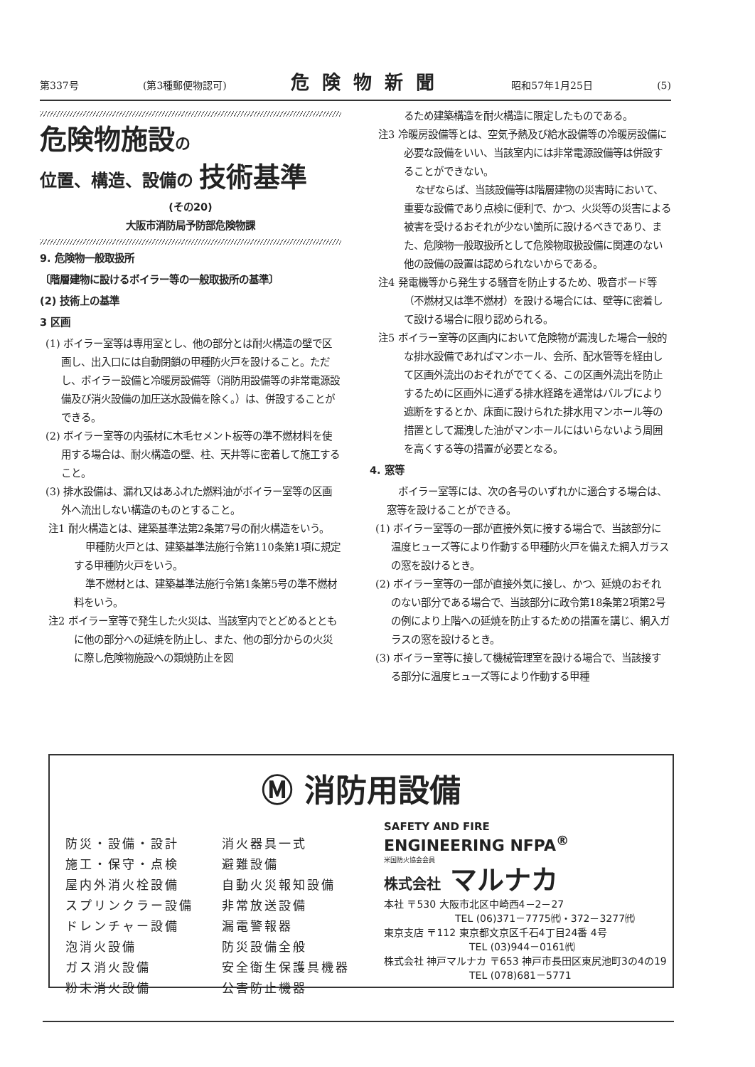第337号 (第3種郵便物認可) 危険物新聞 昭和57年1月25日 (5)
危険物施設の
位置、構造、設備の 技術基準
(その20)
大阪市消防局予防部危険物課
9. 危険物一般取扱所
〔階層建物に設けるボイラー等の一般取扱所の基準〕
(2) 技術上の基準
3 区画
(1) ボイラー室等は専用室とし、他の部分とは耐火構造の壁で区画し、出入口には自動閉鎖の甲種防火戸を設けること。ただし、ボイラー設備と冷暖房設備等（消防用設備等の非常電源設備及び消火設備の加圧送水設備を除く。）は、併設することができる。
(2) ボイラー室等の内張材に木毛セメント板等の準不燃材料を使用する場合は、耐火構造の壁、柱、天井等に密着して施工すること。
(3) 排水設備は、漏れ又はあふれた燃料油がボイラー室等の区画外へ流出しない構造のものとすること。
注1 耐火構造とは、建築基準法第2条第7号の耐火構造をいう。
甲種防火戸とは、建築基準法施行令第110条第1項に規定する甲種防火戸をいう。
準不燃材とは、建築基準法施行令第1条第5号の準不燃材料をいう。
注2 ボイラー室等で発生した火災は、当該室内でとどめるとともに他の部分への延焼を防止し、また、他の部分からの火災に際し危険物施設への類焼防止を図
るため建築構造を耐火構造に限定したものである。
注3 冷暖房設備等とは、空気予熱及び給水設備等の冷暖房設備に必要な設備をいい、当該室内には非常電源設備等は併設することができない。
なぜならば、当該設備等は階層建物の災害時において、重要な設備であり点検に便利で、かつ、火災等の災害による被害を受けるおそれが少ない箇所に設けるべきであり、また、危険物一般取扱所として危険物取扱設備に関連のない他の設備の設置は認められないからである。
注4 発電機等から発生する騒音を防止するため、吸音ボード等（不燃材又は準不燃材）を設ける場合には、壁等に密着して設ける場合に限り認められる。
注5 ボイラー室等の区画内において危険物が漏洩した場合一般的な排水設備であればマンホール、会所、配水管等を経由して区画外流出のおそれがでてくる、この区画外流出を防止するために区画外に通ずる排水経路を通常はバルブにより遮断をするとか、床面に設けられた排水用マンホール等の措置として漏洩した油がマンホールにはいらないよう周囲を高くする等の措置が必要となる。
4. 窓等
ボイラー室等には、次の各号のいずれかに適合する場合は、窓等を設けることができる。
(1) ボイラー室等の一部が直接外気に接する場合で、当該部分に温度ヒューズ等により作動する甲種防火戸を備えた網入ガラスの窓を設けるとき。
(2) ボイラー室等の一部が直接外気に接し、かつ、延焼のおそれのない部分である場合で、当該部分に政令第18条第2項第2号の例により上階への延焼を防止するための措置を講じ、網入ガラスの窓を設けるとき。
(3) ボイラー室等に接して機械管理室を設ける場合で、当該接する部分に温度ヒューズ等により作動する甲種
Ⓜ 消防用設備
防災・設備・設計 消火器具一式 施工・保守・点検 避難設備 屋内外消火栓設備 自動火災報知設備 スプリンクラー設備 非常放送設備 ドレンチャー設備 漏電警報器 泡消火設備 防災設備全般 ガス消火設備 安全衛生保護具機器 粉末消火設備 公害防止機器
SAFETY AND FIRE
ENGINEERING NFPA<sup>®</sup>
米国防火協会会員
株式会社 マルナカ
本社 〒530 大阪市北区中崎西4－2－27
TEL (06)371－7775㈹・372－3277㈹
東京支店 〒112 東京都文京区千石4丁目24番 4号
TEL (03)944－0161㈹
株式会社 神戸マルナカ 〒653 神戸市長田区東尻池町3の4の19
TEL (078)681－5771